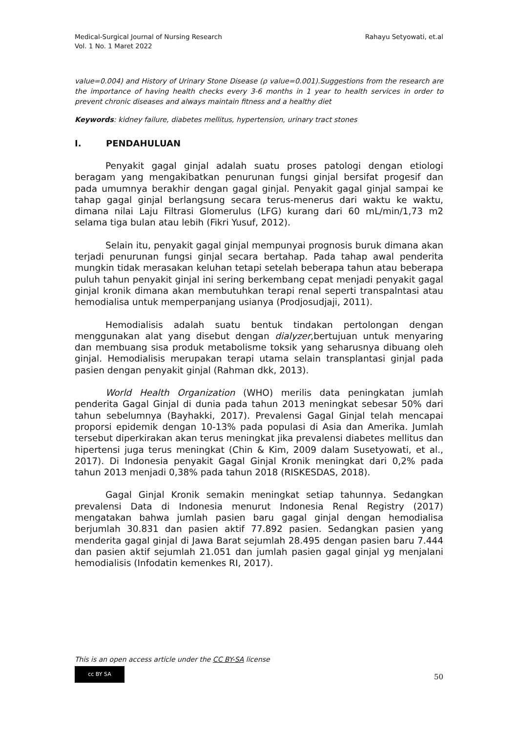Medical-Surgical Journal of Nursing Research
Vol. 1 No. 1 Maret 2022
Rahayu Setyowati, et.al
value=0.004) and History of Urinary Stone Disease (ρ value=0.001).Suggestions from the research are the importance of having health checks every 3-6 months in 1 year to health services in order to prevent chronic diseases and always maintain fitness and a healthy diet
Keywords: kidney failure, diabetes mellitus, hypertension, urinary tract stones
I. PENDAHULUAN
Penyakit gagal ginjal adalah suatu proses patologi dengan etiologi beragam yang mengakibatkan penurunan fungsi ginjal bersifat progesif dan pada umumnya berakhir dengan gagal ginjal. Penyakit gagal ginjal sampai ke tahap gagal ginjal berlangsung secara terus-menerus dari waktu ke waktu, dimana nilai Laju Filtrasi Glomerulus (LFG) kurang dari 60 mL/min/1,73 m2 selama tiga bulan atau lebih (Fikri Yusuf, 2012).
Selain itu, penyakit gagal ginjal mempunyai prognosis buruk dimana akan terjadi penurunan fungsi ginjal secara bertahap. Pada tahap awal penderita mungkin tidak merasakan keluhan tetapi setelah beberapa tahun atau beberapa puluh tahun penyakit ginjal ini sering berkembang cepat menjadi penyakit gagal ginjal kronik dimana akan membutuhkan terapi renal seperti transpalntasi atau hemodialisa untuk memperpanjang usianya (Prodjosudjaji, 2011).
Hemodialisis adalah suatu bentuk tindakan pertolongan dengan menggunakan alat yang disebut dengan dialyzer,bertujuan untuk menyaring dan membuang sisa produk metabolisme toksik yang seharusnya dibuang oleh ginjal. Hemodialisis merupakan terapi utama selain transplantasi ginjal pada pasien dengan penyakit ginjal (Rahman dkk, 2013).
World Health Organization (WHO) merilis data peningkatan jumlah penderita Gagal Ginjal di dunia pada tahun 2013 meningkat sebesar 50% dari tahun sebelumnya (Bayhakki, 2017). Prevalensi Gagal Ginjal telah mencapai proporsi epidemik dengan 10-13% pada populasi di Asia dan Amerika. Jumlah tersebut diperkirakan akan terus meningkat jika prevalensi diabetes mellitus dan hipertensi juga terus meningkat (Chin & Kim, 2009 dalam Susetyowati, et al., 2017). Di Indonesia penyakit Gagal Ginjal Kronik meningkat dari 0,2% pada tahun 2013 menjadi 0,38% pada tahun 2018 (RISKESDAS, 2018).
Gagal Ginjal Kronik semakin meningkat setiap tahunnya. Sedangkan prevalensi Data di Indonesia menurut Indonesia Renal Registry (2017) mengatakan bahwa jumlah pasien baru gagal ginjal dengan hemodialisa berjumlah 30.831 dan pasien aktif 77.892 pasien. Sedangkan pasien yang menderita gagal ginjal di Jawa Barat sejumlah 28.495 dengan pasien baru 7.444 dan pasien aktif sejumlah 21.051 dan jumlah pasien gagal ginjal yg menjalani hemodialisis (Infodatin kemenkes RI, 2017).
This is an open access article under the CC BY-SA license
cc BY SA
50